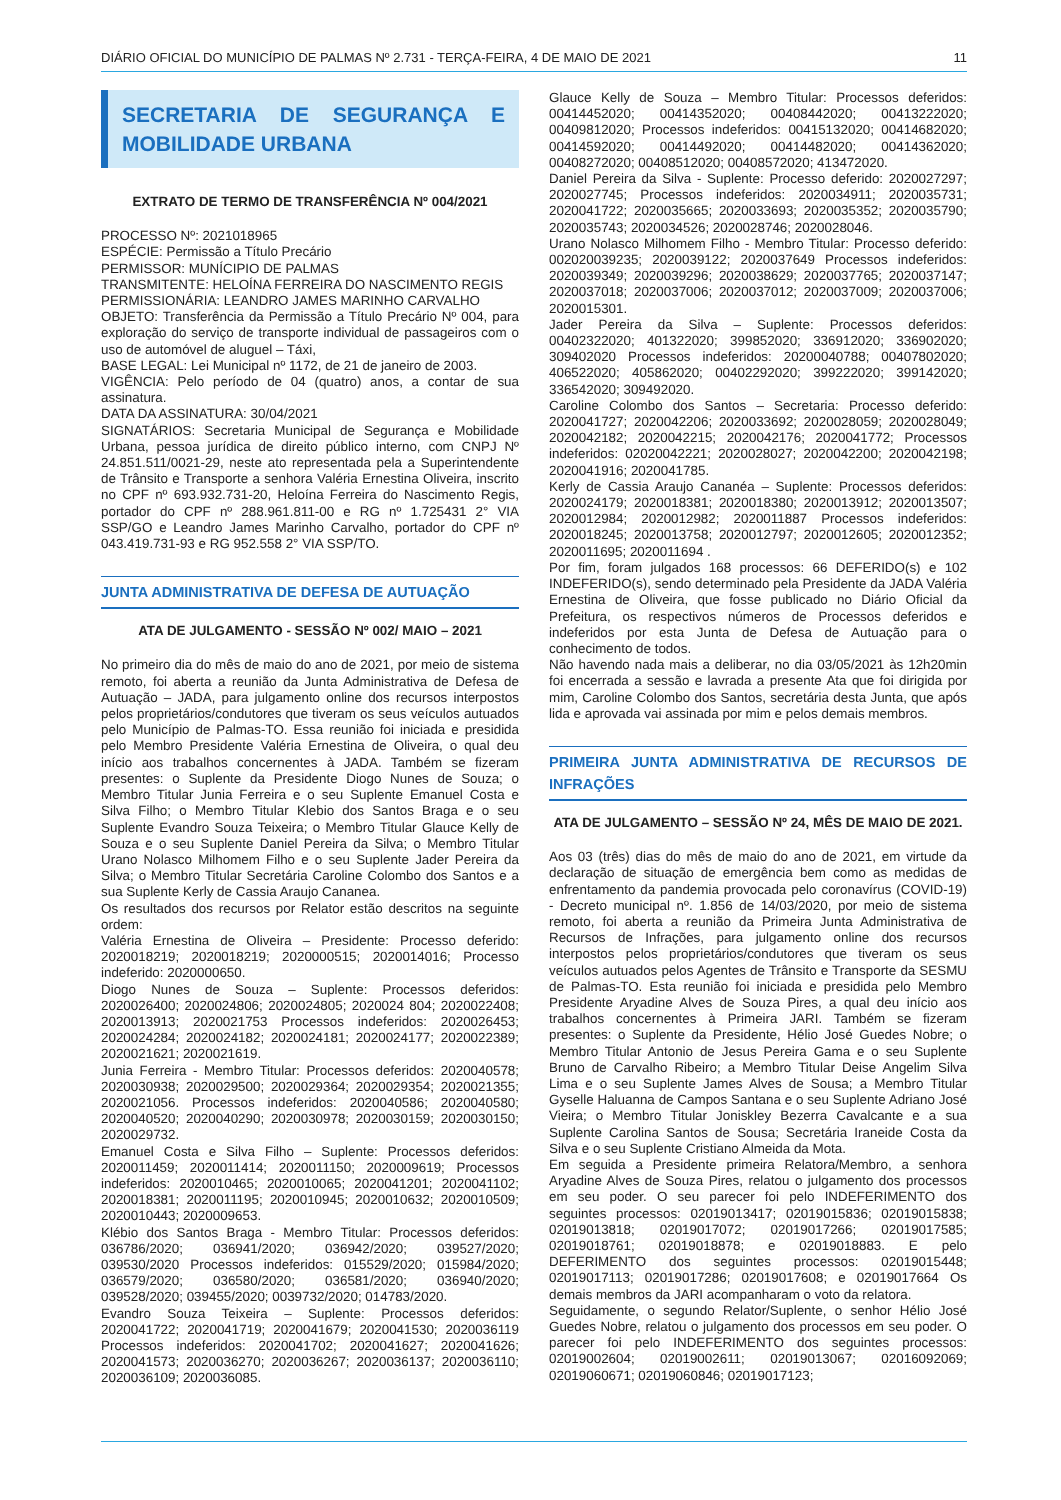DIÁRIO OFICIAL DO MUNICÍPIO DE PALMAS Nº 2.731 - TERÇA-FEIRA, 4 DE MAIO DE 2021 11
SECRETARIA DE SEGURANÇA E MOBILIDADE URBANA
EXTRATO DE TERMO DE TRANSFERÊNCIA Nº 004/2021
PROCESSO Nº: 2021018965
ESPÉCIE: Permissão a Título Precário
PERMISSOR: MUNÍCIPIO DE PALMAS
TRANSMITENTE: HELOÍNA FERREIRA DO NASCIMENTO REGIS
PERMISSIONÁRIA: LEANDRO JAMES MARINHO CARVALHO
OBJETO: Transferência da Permissão a Título Precário Nº 004, para exploração do serviço de transporte individual de passageiros com o uso de automóvel de aluguel – Táxi,
BASE LEGAL: Lei Municipal nº 1172, de 21 de janeiro de 2003.
VIGÊNCIA: Pelo período de 04 (quatro) anos, a contar de sua assinatura.
DATA DA ASSINATURA: 30/04/2021
SIGNATÁRIOS: Secretaria Municipal de Segurança e Mobilidade Urbana, pessoa jurídica de direito público interno, com CNPJ Nº 24.851.511/0021-29, neste ato representada pela a Superintendente de Trânsito e Transporte a senhora Valéria Ernestina Oliveira, inscrito no CPF nº 693.932.731-20, Heloína Ferreira do Nascimento Regis, portador do CPF nº 288.961.811-00 e RG nº 1.725431 2° VIA SSP/GO e Leandro James Marinho Carvalho, portador do CPF nº 043.419.731-93 e RG 952.558 2° VIA SSP/TO.
JUNTA ADMINISTRATIVA DE DEFESA DE AUTUAÇÃO
ATA DE JULGAMENTO - SESSÃO Nº 002/ MAIO – 2021
No primeiro dia do mês de maio do ano de 2021, por meio de sistema remoto, foi aberta a reunião da Junta Administrativa de Defesa de Autuação – JADA, para julgamento online dos recursos interpostos pelos proprietários/condutores que tiveram os seus veículos autuados pelo Município de Palmas-TO. Essa reunião foi iniciada e presidida pelo Membro Presidente Valéria Ernestina de Oliveira, o qual deu início aos trabalhos concernentes à JADA. Também se fizeram presentes: o Suplente da Presidente Diogo Nunes de Souza; o Membro Titular Junia Ferreira e o seu Suplente Emanuel Costa e Silva Filho; o Membro Titular Klebio dos Santos Braga e o seu Suplente Evandro Souza Teixeira; o Membro Titular Glauce Kelly de Souza e o seu Suplente Daniel Pereira da Silva; o Membro Titular Urano Nolasco Milhomem Filho e o seu Suplente Jader Pereira da Silva; o Membro Titular Secretária Caroline Colombo dos Santos e a sua Suplente Kerly de Cassia Araujo Cananea.
Os resultados dos recursos por Relator estão descritos na seguinte ordem:
Valéria Ernestina de Oliveira – Presidente: Processo deferido: 2020018219; 2020018219; 2020000515; 2020014016; Processo indeferido: 2020000650.
Diogo Nunes de Souza – Suplente: Processos deferidos: 2020026400; 2020024806; 2020024805; 2020024 804; 2020022408; 2020013913; 2020021753 Processos indeferidos: 2020026453; 2020024284; 2020024182; 2020024181; 2020024177; 2020022389; 2020021621; 2020021619.
Junia Ferreira - Membro Titular: Processos deferidos: 2020040578; 2020030938; 2020029500; 2020029364; 2020029354; 2020021355; 2020021056. Processos indeferidos: 2020040586; 2020040580; 2020040520; 2020040290; 2020030978; 2020030159; 2020030150; 2020029732.
Emanuel Costa e Silva Filho – Suplente: Processos deferidos: 2020011459; 2020011414; 2020011150; 2020009619; Processos indeferidos: 2020010465; 2020010065; 2020041201; 2020041102; 2020018381; 2020011195; 2020010945; 2020010632; 2020010509; 2020010443; 2020009653.
Klébio dos Santos Braga - Membro Titular: Processos deferidos: 036786/2020; 036941/2020; 036942/2020; 039527/2020; 039530/2020 Processos indeferidos: 015529/2020; 015984/2020; 036579/2020; 036580/2020; 036581/2020; 036940/2020; 039528/2020; 039455/2020; 0039732/2020; 014783/2020.
Evandro Souza Teixeira – Suplente: Processos deferidos: 2020041722; 2020041719; 2020041679; 2020041530; 2020036119 Processos indeferidos: 2020041702; 2020041627; 2020041626; 2020041573; 2020036270; 2020036267; 2020036137; 2020036110; 2020036109; 2020036085.
Glauce Kelly de Souza – Membro Titular: Processos deferidos: 00414452020; 00414352020; 00408442020; 00413222020; 00409812020; Processos indeferidos: 00415132020; 00414682020; 00414592020; 00414492020; 00414482020; 00414362020; 00408272020; 00408512020; 00408572020; 413472020.
Daniel Pereira da Silva - Suplente: Processo deferido: 2020027297; 2020027745; Processos indeferidos: 2020034911; 2020035731; 2020041722; 2020035665; 2020033693; 2020035352; 2020035790; 2020035743; 2020034526; 2020028746; 2020028046.
Urano Nolasco Milhomem Filho - Membro Titular: Processo deferido: 002020039235; 2020039122; 2020037649 Processos indeferidos: 2020039349; 2020039296; 2020038629; 2020037765; 2020037147; 2020037018; 2020037006; 2020037012; 2020037009; 2020037006; 2020015301.
Jader Pereira da Silva – Suplente: Processos deferidos: 00402322020; 401322020; 399852020; 336912020; 336902020; 309402020 Processos indeferidos: 20200040788; 00407802020; 406522020; 405862020; 00402292020; 399222020; 399142020; 336542020; 309492020.
Caroline Colombo dos Santos – Secretaria: Processo deferido: 2020041727; 2020042206; 2020033692; 2020028059; 2020028049; 2020042182; 2020042215; 2020042176; 2020041772; Processos indeferidos: 02020042221; 2020028027; 2020042200; 2020042198; 2020041916; 2020041785.
Kerly de Cassia Araujo Cananéa – Suplente: Processos deferidos: 2020024179; 2020018381; 2020018380; 2020013912; 2020013507; 2020012984; 2020012982; 2020011887 Processos indeferidos: 2020018245; 2020013758; 2020012797; 2020012605; 2020012352; 2020011695; 2020011694 .
Por fim, foram julgados 168 processos: 66 DEFERIDO(s) e 102 INDEFERIDO(s), sendo determinado pela Presidente da JADA Valéria Ernestina de Oliveira, que fosse publicado no Diário Oficial da Prefeitura, os respectivos números de Processos deferidos e indeferidos por esta Junta de Defesa de Autuação para o conhecimento de todos.
Não havendo nada mais a deliberar, no dia 03/05/2021 às 12h20min foi encerrada a sessão e lavrada a presente Ata que foi dirigida por mim, Caroline Colombo dos Santos, secretária desta Junta, que após lida e aprovada vai assinada por mim e pelos demais membros.
PRIMEIRA JUNTA ADMINISTRATIVA DE RECURSOS DE INFRAÇÕES
ATA DE JULGAMENTO – SESSÃO Nº 24, MÊS DE MAIO DE 2021.
Aos 03 (três) dias do mês de maio do ano de 2021, em virtude da declaração de situação de emergência bem como as medidas de enfrentamento da pandemia provocada pelo coronavírus (COVID-19) - Decreto municipal nº. 1.856 de 14/03/2020, por meio de sistema remoto, foi aberta a reunião da Primeira Junta Administrativa de Recursos de Infrações, para julgamento online dos recursos interpostos pelos proprietários/condutores que tiveram os seus veículos autuados pelos Agentes de Trânsito e Transporte da SESMU de Palmas-TO. Esta reunião foi iniciada e presidida pelo Membro Presidente Aryadine Alves de Souza Pires, a qual deu início aos trabalhos concernentes à Primeira JARI. Também se fizeram presentes: o Suplente da Presidente, Hélio José Guedes Nobre; o Membro Titular Antonio de Jesus Pereira Gama e o seu Suplente Bruno de Carvalho Ribeiro; a Membro Titular Deise Angelim Silva Lima e o seu Suplente James Alves de Sousa; a Membro Titular Gyselle Haluanna de Campos Santana e o seu Suplente Adriano José Vieira; o Membro Titular Joniskley Bezerra Cavalcante e a sua Suplente Carolina Santos de Sousa; Secretária Iraneide Costa da Silva e o seu Suplente Cristiano Almeida da Mota.
Em seguida a Presidente primeira Relatora/Membro, a senhora Aryadine Alves de Souza Pires, relatou o julgamento dos processos em seu poder. O seu parecer foi pelo INDEFERIMENTO dos seguintes processos: 02019013417; 02019015836; 02019015838; 02019013818; 02019017072; 02019017266; 02019017585; 02019018761; 02019018878; e 02019018883. E pelo DEFERIMENTO dos seguintes processos: 02019015448; 02019017113; 02019017286; 02019017608; e 02019017664 Os demais membros da JARI acompanharam o voto da relatora.
Seguidamente, o segundo Relator/Suplente, o senhor Hélio José Guedes Nobre, relatou o julgamento dos processos em seu poder. O parecer foi pelo INDEFERIMENTO dos seguintes processos: 02019002604; 02019002611; 02019013067; 02016092069; 02019060671; 02019060846; 02019017123;